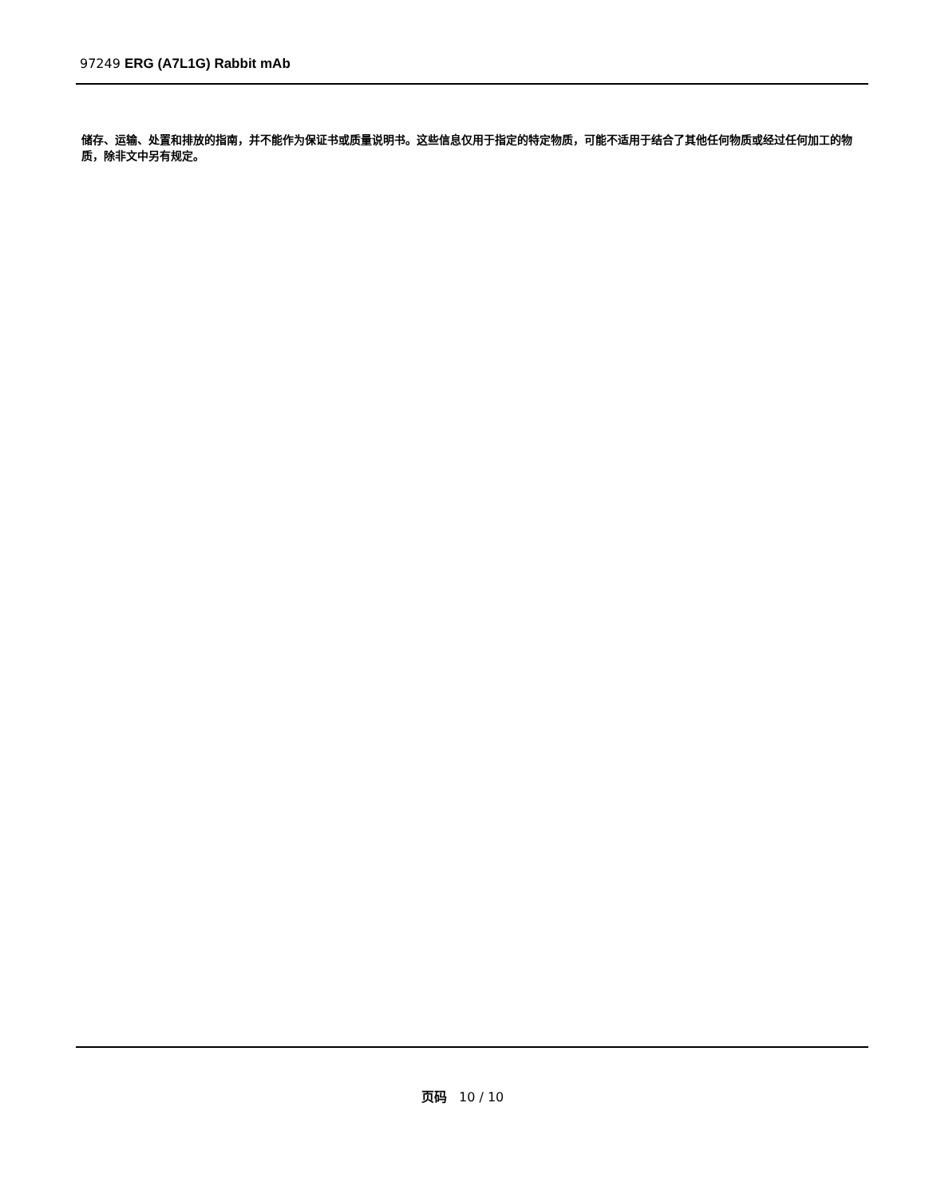97249 ERG (A7L1G) Rabbit mAb
储存、运输、处置和排放的指南，并不能作为保证书或质量说明书。这些信息仅用于指定的特定物质，可能不适用于结合了其他任何物质或经过任何加工的物质，除非文中另有规定。
页码 10 / 10